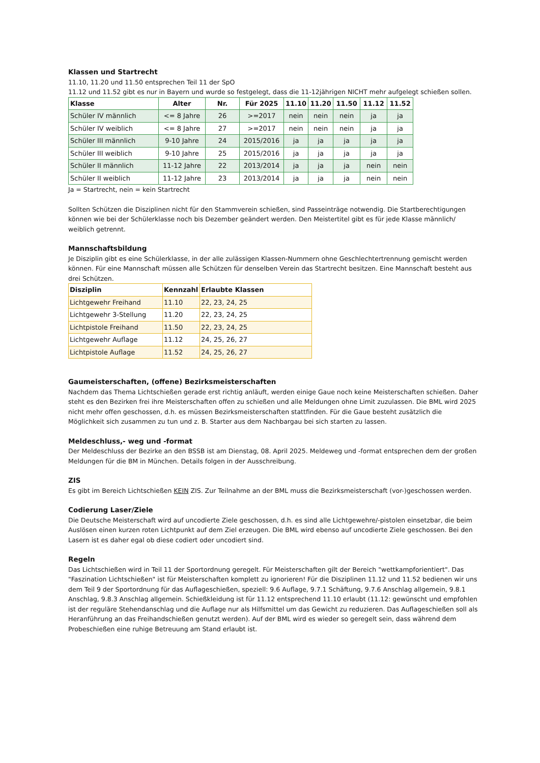Klassen und Startrecht
11.10, 11.20 und 11.50 entsprechen Teil 11 der SpO
11.12 und 11.52 gibt es nur in Bayern und wurde so festgelegt, dass die 11-12jährigen NICHT mehr aufgelegt schießen sollen.
| Klasse | Alter | Nr. | Für 2025 | 11.10 | 11.20 | 11.50 | 11.12 | 11.52 |
| --- | --- | --- | --- | --- | --- | --- | --- | --- |
| Schüler IV männlich | <= 8 Jahre | 26 | >=2017 | nein | nein | nein | ja | ja |
| Schüler IV weiblich | <= 8 Jahre | 27 | >=2017 | nein | nein | nein | ja | ja |
| Schüler III männlich | 9-10 Jahre | 24 | 2015/2016 | ja | ja | ja | ja | ja |
| Schüler III weiblich | 9-10 Jahre | 25 | 2015/2016 | ja | ja | ja | ja | ja |
| Schüler II männlich | 11-12 Jahre | 22 | 2013/2014 | ja | ja | ja | nein | nein |
| Schüler II weiblich | 11-12 Jahre | 23 | 2013/2014 | ja | ja | ja | nein | nein |
Ja = Startrecht, nein = kein Startrecht
Sollten Schützen die Disziplinen nicht für den Stammverein schießen, sind Passeinträge notwendig. Die Startberechtigungen können wie bei der Schülerklasse noch bis Dezember geändert werden. Den Meistertitel gibt es für jede Klasse männlich/ weiblich getrennt.
Mannschaftsbildung
Je Disziplin gibt es eine Schülerklasse, in der alle zulässigen Klassen-Nummern ohne Geschlechtertrennung gemischt werden können. Für eine Mannschaft müssen alle Schützen für denselben Verein das Startrecht besitzen. Eine Mannschaft besteht aus drei Schützen.
| Disziplin | Kennzahl | Erlaubte Klassen |
| --- | --- | --- |
| Lichtgewehr Freihand | 11.10 | 22, 23, 24, 25 |
| Lichtgewehr 3-Stellung | 11.20 | 22, 23, 24, 25 |
| Lichtpistole Freihand | 11.50 | 22, 23, 24, 25 |
| Lichtgewehr Auflage | 11.12 | 24, 25, 26, 27 |
| Lichtpistole Auflage | 11.52 | 24, 25, 26, 27 |
Gaumeisterschaften, (offene) Bezirksmeisterschaften
Nachdem das Thema Lichtschießen gerade erst richtig anläuft, werden einige Gaue noch keine Meisterschaften schießen. Daher steht es den Bezirken frei ihre Meisterschaften offen zu schießen und alle Meldungen ohne Limit zuzulassen. Die BML wird 2025 nicht mehr offen geschossen, d.h. es müssen Bezirksmeisterschaften stattfinden. Für die Gaue besteht zusätzlich die Möglichkeit sich zusammen zu tun und z. B. Starter aus dem Nachbargau bei sich starten zu lassen.
Meldeschluss,- weg und -format
Der Meldeschluss der Bezirke an den BSSB ist am Dienstag, 08. April 2025. Meldeweg und -format entsprechen dem der großen Meldungen für die BM in München. Details folgen in der Ausschreibung.
ZIS
Es gibt im Bereich Lichtschießen KEIN ZIS. Zur Teilnahme an der BML muss die Bezirksmeisterschaft (vor-)geschossen werden.
Codierung Laser/Ziele
Die Deutsche Meisterschaft wird auf uncodierte Ziele geschossen, d.h. es sind alle Lichtgewehre/-pistolen einsetzbar, die beim Auslösen einen kurzen roten Lichtpunkt auf dem Ziel erzeugen. Die BML wird ebenso auf uncodierte Ziele geschossen. Bei den Lasern ist es daher egal ob diese codiert oder uncodiert sind.
Regeln
Das Lichtschießen wird in Teil 11 der Sportordnung geregelt. Für Meisterschaften gilt der Bereich "wettkampforientiert". Das "Faszination Lichtschießen" ist für Meisterschaften komplett zu ignorieren! Für die Disziplinen 11.12 und 11.52 bedienen wir uns dem Teil 9 der Sportordnung für das Auflageschießen, speziell: 9.6 Auflage, 9.7.1 Schäftung, 9.7.6 Anschlag allgemein, 9.8.1 Anschlag, 9.8.3 Anschlag allgemein. Schießkleidung ist für 11.12 entsprechend 11.10 erlaubt (11.12: gewünscht und empfohlen ist der reguläre Stehendanschlag und die Auflage nur als Hilfsmittel um das Gewicht zu reduzieren. Das Auflageschießen soll als Heranführung an das Freihandschießen genutzt werden). Auf der BML wird es wieder so geregelt sein, dass während dem Probeschießen eine ruhige Betreuung am Stand erlaubt ist.